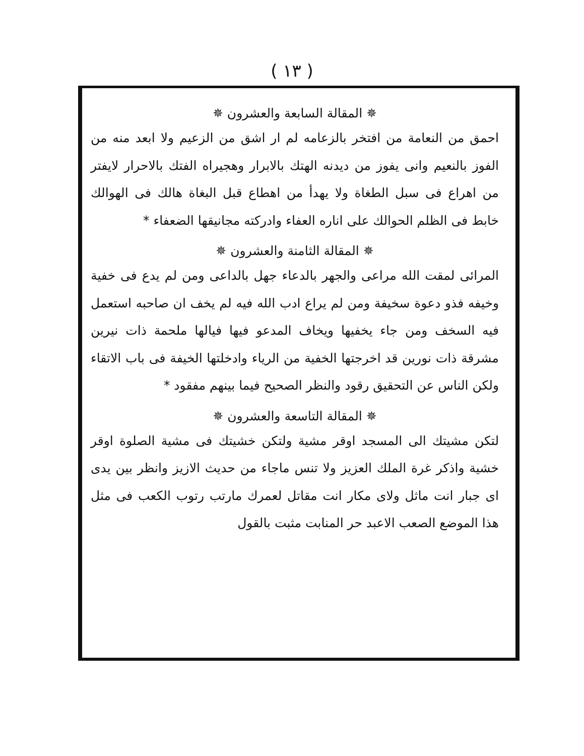( ١٣ )
✵ المقالة السابعة والعشرون ✵
احمق من النعامة من افتخر بالزعامه لم ار اشق من الزعيم ولا ابعد منه من الفوز بالنعيم وانى يفوز من ديدنه الهتك بالابرار وهجيراه الفتك بالاحرار لايفتر من اهراع فى سبل الطغاة ولا يهدأ من اهطاع قبل البغاة هالك فى الهوالك خابط فى الظلم الحوالك على اناره العفاء وادركته مجانيقها الضعفاء *
✵ المقالة الثامنة والعشرون ✵
المرائى لمقت الله مراعى والجهر بالدعاء جهل بالداعى ومن لم يدع فى خفية وخيفه فذو دعوة سخيفة ومن لم يراع ادب الله فيه لم يخف ان صاحبه استعمل فيه السخف ومن جاء يخفيها ويخاف المدعو فيها فيالها ملحمة ذات نيرين مشرقة ذات نورين قد اخرجتها الخفية من الرياء وادخلتها الخيفة فى باب الاتقاء ولكن الناس عن التحقيق رقود والنظر الصحيح فيما بينهم مفقود *
✵ المقالة التاسعة والعشرون ✵
لتكن مشيتك الى المسجد اوقر مشية ولتكن خشيتك فى مشية الصلوة اوقر خشية واذكر غرة الملك العزيز ولا تنس ماجاء من حديث الازيز وانظر بين يدى اى جبار انت ماثل ولاى مكار انت مقاتل لعمرك مارتب رتوب الكعب فى مثل هذا الموضع الصعب الاعبد حر المنابت مثبت بالقول